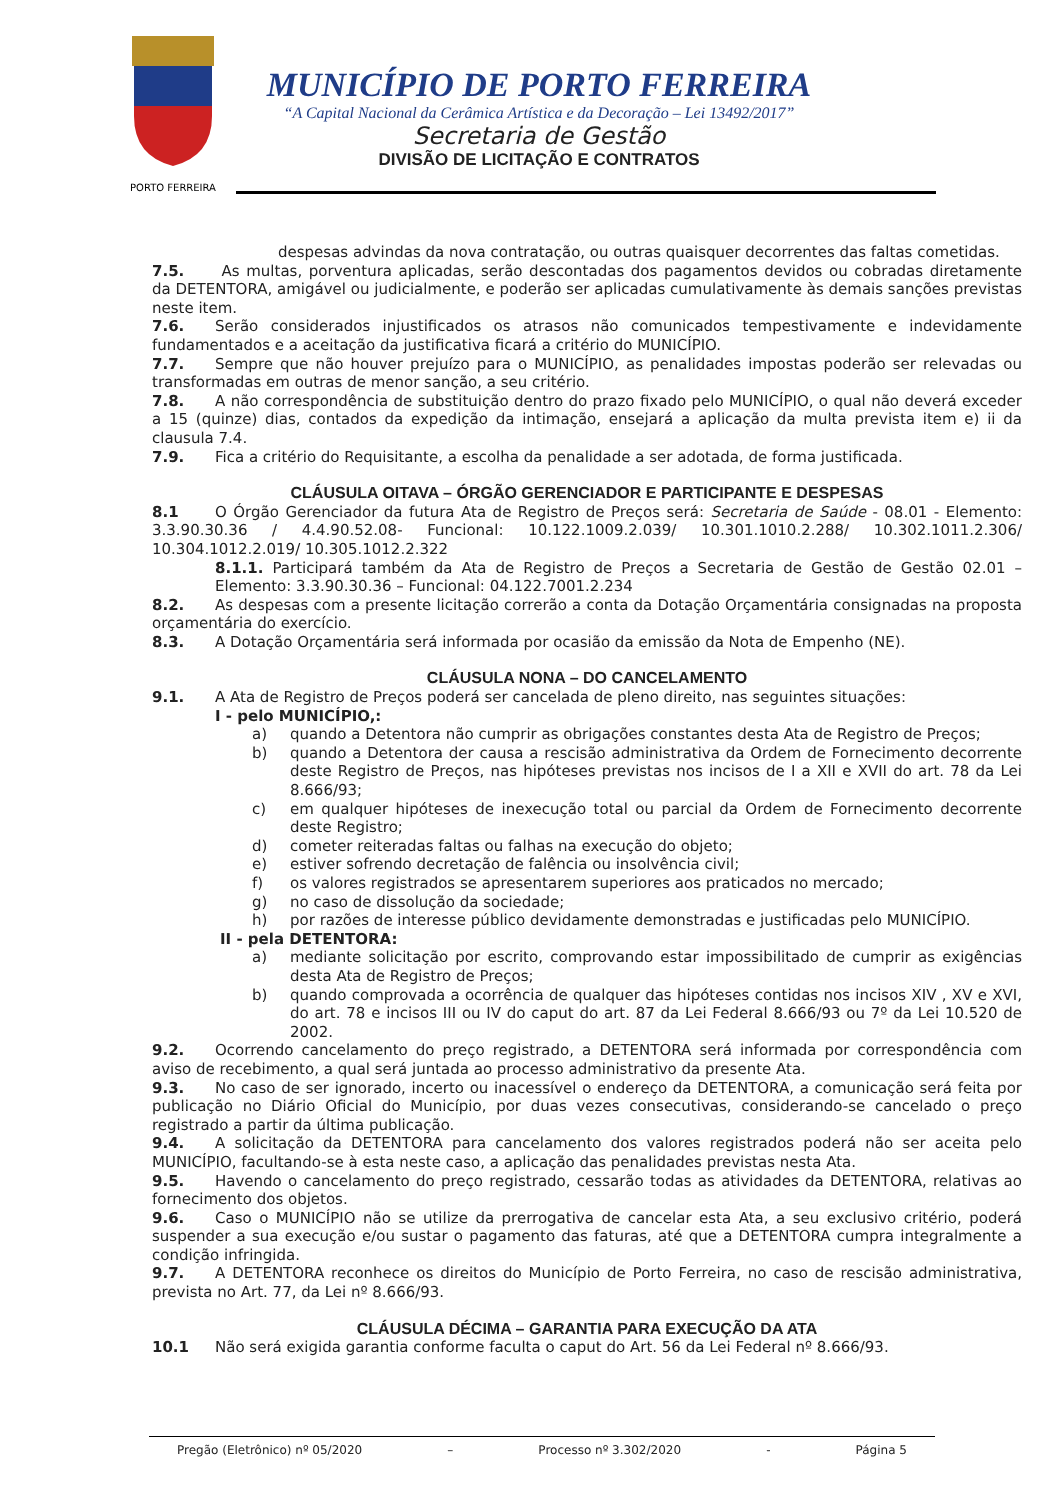PORTO FERREIRA
MUNICÍPIO DE PORTO FERREIRA
“A Capital Nacional da Cerâmica Artística e da Decoração – Lei 13492/2017”
Secretaria de Gestão
DIVISÃO DE LICITAÇÃO E CONTRATOS
despesas advindas da nova contratação, ou outras quaisquer decorrentes das faltas cometidas.
7.5. As multas, porventura aplicadas, serão descontadas dos pagamentos devidos ou cobradas diretamente da DETENTORA, amigável ou judicialmente, e poderão ser aplicadas cumulativamente às demais sanções previstas neste item.
7.6. Serão considerados injustificados os atrasos não comunicados tempestivamente e indevidamente fundamentados e a aceitação da justificativa ficará a critério do MUNICÍPIO.
7.7. Sempre que não houver prejuízo para o MUNICÍPIO, as penalidades impostas poderão ser relevadas ou transformadas em outras de menor sanção, a seu critério.
7.8. A não correspondência de substituição dentro do prazo fixado pelo MUNICÍPIO, o qual não deverá exceder a 15 (quinze) dias, contados da expedição da intimação, ensejará a aplicação da multa prevista item e) ii da clausula 7.4.
7.9. Fica a critério do Requisitante, a escolha da penalidade a ser adotada, de forma justificada.
CLÁUSULA OITAVA – ÓRGÃO GERENCIADOR E PARTICIPANTE E DESPESAS
8.1 O Órgão Gerenciador da futura Ata de Registro de Preços será: Secretaria de Saúde - 08.01 - Elemento: 3.3.90.30.36 / 4.4.90.52.08- Funcional: 10.122.1009.2.039/ 10.301.1010.2.288/ 10.302.1011.2.306/ 10.304.1012.2.019/ 10.305.1012.2.322
8.1.1. Participará também da Ata de Registro de Preços a Secretaria de Gestão de Gestão 02.01 – Elemento: 3.3.90.30.36 – Funcional: 04.122.7001.2.234
8.2. As despesas com a presente licitação correrão a conta da Dotação Orçamentária consignadas na proposta orçamentária do exercício.
8.3. A Dotação Orçamentária será informada por ocasião da emissão da Nota de Empenho (NE).
CLÁUSULA NONA – DO CANCELAMENTO
9.1. A Ata de Registro de Preços poderá ser cancelada de pleno direito, nas seguintes situações:
I - pelo MUNICÍPIO,:
a) quando a Detentora não cumprir as obrigações constantes desta Ata de Registro de Preços;
b) quando a Detentora der causa a rescisão administrativa da Ordem de Fornecimento decorrente deste Registro de Preços, nas hipóteses previstas nos incisos de I a XII e XVII do art. 78 da Lei 8.666/93;
c) em qualquer hipóteses de inexecução total ou parcial da Ordem de Fornecimento decorrente deste Registro;
d) cometer reiteradas faltas ou falhas na execução do objeto;
e) estiver sofrendo decretação de falência ou insolvência civil;
f) os valores registrados se apresentarem superiores aos praticados no mercado;
g) no caso de dissolução da sociedade;
h) por razões de interesse público devidamente demonstradas e justificadas pelo MUNICÍPIO.
II - pela DETENTORA:
a) mediante solicitação por escrito, comprovando estar impossibilitado de cumprir as exigências desta Ata de Registro de Preços;
b) quando comprovada a ocorrência de qualquer das hipóteses contidas nos incisos XIV , XV e XVI, do art. 78 e incisos III ou IV do caput do art. 87 da Lei Federal 8.666/93 ou 7º da Lei 10.520 de 2002.
9.2. Ocorrendo cancelamento do preço registrado, a DETENTORA será informada por correspondência com aviso de recebimento, a qual será juntada ao processo administrativo da presente Ata.
9.3. No caso de ser ignorado, incerto ou inacessível o endereço da DETENTORA, a comunicação será feita por publicação no Diário Oficial do Município, por duas vezes consecutivas, considerando-se cancelado o preço registrado a partir da última publicação.
9.4. A solicitação da DETENTORA para cancelamento dos valores registrados poderá não ser aceita pelo MUNICÍPIO, facultando-se à esta neste caso, a aplicação das penalidades previstas nesta Ata.
9.5. Havendo o cancelamento do preço registrado, cessarão todas as atividades da DETENTORA, relativas ao fornecimento dos objetos.
9.6. Caso o MUNICÍPIO não se utilize da prerrogativa de cancelar esta Ata, a seu exclusivo critério, poderá suspender a sua execução e/ou sustar o pagamento das faturas, até que a DETENTORA cumpra integralmente a condição infringida.
9.7. A DETENTORA reconhece os direitos do Município de Porto Ferreira, no caso de rescisão administrativa, prevista no Art. 77, da Lei nº 8.666/93.
CLÁUSULA DÉCIMA – GARANTIA PARA EXECUÇÃO DA ATA
10.1 Não será exigida garantia conforme faculta o caput do Art. 56 da Lei Federal nº 8.666/93.
Pregão (Eletrônico) nº 05/2020 – Processo nº 3.302/2020 - Página 5